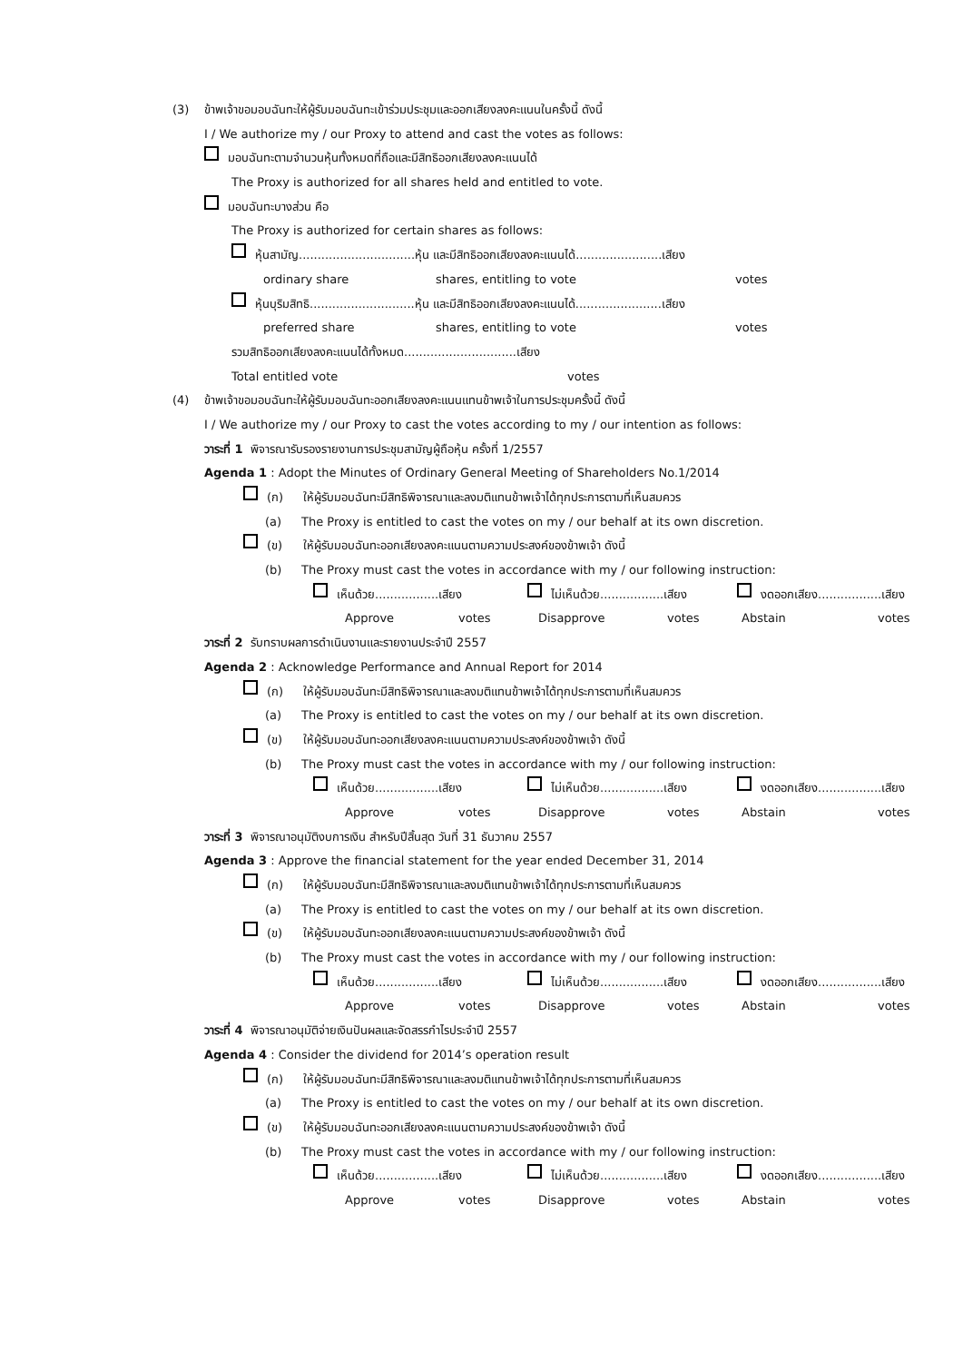(3) ข้าพเจ้าขอมอบฉันทะให้ผู้รับมอบฉันทะเข้าร่วมประชุมและออกเสียงลงคะแนนในครั้งนี้ ดังนี้
I / We authorize my / our Proxy to attend and cast the votes as follows:
มอบฉันทะตามจำนวนหุ้นทั้งหมดที่ถือและมีสิทธิออกเสียงลงคะแนนได้
The Proxy is authorized for all shares held and entitled to vote.
มอบฉันทะบางส่วน คือ
The Proxy is authorized for certain shares as follows:
หุ้นสามัญ...............................หุ้น และมีสิทธิออกเสียงลงคะแนนได้.......................เสียง
ordinary share shares, entitling to vote votes
หุ้นบุริมสิทธิ............................หุ้น และมีสิทธิออกเสียงลงคะแนนได้.......................เสียง
preferred share shares, entitling to vote votes
รวมสิทธิออกเสียงลงคะแนนได้ทั้งหมด..............................เสียง
Total entitled vote votes
(4) ข้าพเจ้าขอมอบฉันทะให้ผู้รับมอบฉันทะออกเสียงลงคะแนนแทนข้าพเจ้าในการประชุมครั้งนี้ ดังนี้
I / We authorize my / our Proxy to cast the votes according to my / our intention as follows:
วาระที่ 1 พิจารณารับรองรายงานการประชุมสามัญผู้ถือหุ้น ครั้งที่ 1/2557
Agenda 1 : Adopt the Minutes of Ordinary General Meeting of Shareholders No.1/2014
(ก) ให้ผู้รับมอบฉันทะมีสิทธิพิจารณาและลงมติแทนข้าพเจ้าได้ทุกประการตามที่เห็นสมควร
(a) The Proxy is entitled to cast the votes on my / our behalf at its own discretion.
(ข) ให้ผู้รับมอบฉันทะออกเสียงลงคะแนนตามความประสงค์ของข้าพเจ้า ดังนี้
(b) The Proxy must cast the votes in accordance with my / our following instruction:
เห็นด้วย.................เสียง ไม่เห็นด้วย.................เสียง งดออกเสียง.................เสียง
Approve votes Disapprove votes Abstain votes
วาระที่ 2 รับทราบผลการดำเนินงานและรายงานประจำปี 2557
Agenda 2 : Acknowledge Performance and Annual Report for 2014
(ก) ให้ผู้รับมอบฉันทะมีสิทธิพิจารณาและลงมติแทนข้าพเจ้าได้ทุกประการตามที่เห็นสมควร
(a) The Proxy is entitled to cast the votes on my / our behalf at its own discretion.
(ข) ให้ผู้รับมอบฉันทะออกเสียงลงคะแนนตามความประสงค์ของข้าพเจ้า ดังนี้
(b) The Proxy must cast the votes in accordance with my / our following instruction:
เห็นด้วย.................เสียง ไม่เห็นด้วย.................เสียง งดออกเสียง.................เสียง
Approve votes Disapprove votes Abstain votes
วาระที่ 3 พิจารณาอนุมัติงบการเงิน สำหรับปีสิ้นสุด วันที่ 31 ธันวาคม 2557
Agenda 3 : Approve the financial statement for the year ended December 31, 2014
(ก) ให้ผู้รับมอบฉันทะมีสิทธิพิจารณาและลงมติแทนข้าพเจ้าได้ทุกประการตามที่เห็นสมควร
(a) The Proxy is entitled to cast the votes on my / our behalf at its own discretion.
(ข) ให้ผู้รับมอบฉันทะออกเสียงลงคะแนนตามความประสงค์ของข้าพเจ้า ดังนี้
(b) The Proxy must cast the votes in accordance with my / our following instruction:
เห็นด้วย.................เสียง ไม่เห็นด้วย.................เสียง งดออกเสียง.................เสียง
Approve votes Disapprove votes Abstain votes
วาระที่ 4 พิจารณาอนุมัติจ่ายเงินปันผลและจัดสรรกำไรประจำปี 2557
Agenda 4 : Consider the dividend for 2014’s operation result
(ก) ให้ผู้รับมอบฉันทะมีสิทธิพิจารณาและลงมติแทนข้าพเจ้าได้ทุกประการตามที่เห็นสมควร
(a) The Proxy is entitled to cast the votes on my / our behalf at its own discretion.
(ข) ให้ผู้รับมอบฉันทะออกเสียงลงคะแนนตามความประสงค์ของข้าพเจ้า ดังนี้
(b) The Proxy must cast the votes in accordance with my / our following instruction:
เห็นด้วย.................เสียง ไม่เห็นด้วย.................เสียง งดออกเสียง.................เสียง
Approve votes Disapprove votes Abstain votes